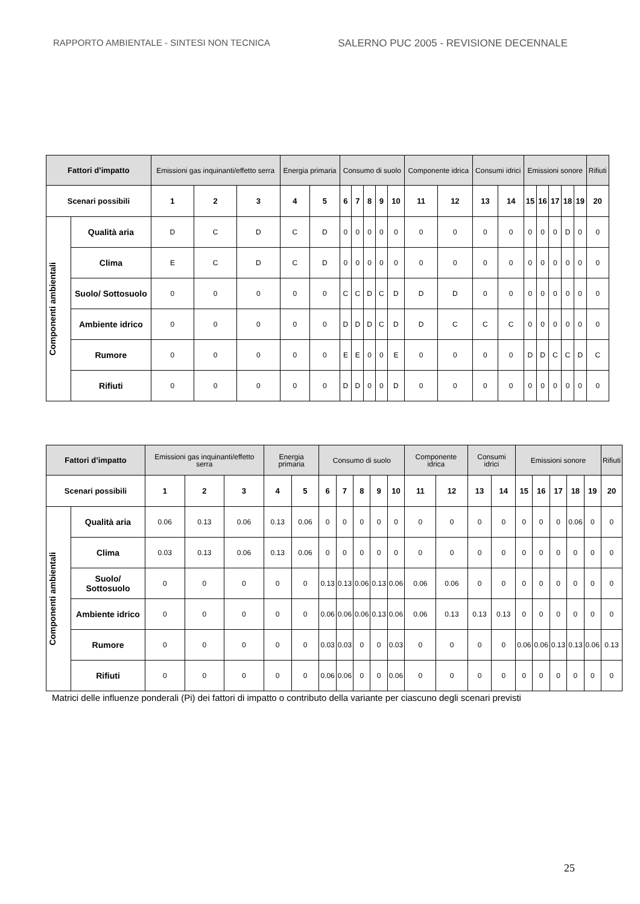RAPPORTO AMBIENTALE - SINTESI NON TECNICA SALERNO PUC 2005 - REVISIONE DECENNALE
| Fattori d’impatto | | Emissioni gas inquinanti/effetto serra | | | Energia primaria | | Consumo di suolo | | | | | Componente idrica | | Consumi idrici | | Emissioni sonore | | | | | Rifiuti |
| --- | --- | --- | --- | --- | --- | --- | --- | --- | --- | --- | --- | --- | --- | --- | --- | --- | --- | --- | --- | --- | --- |
| Scenari possibili | | 1 | 2 | 3 | 4 | 5 | 6 | 7 | 8 | 9 | 10 | 11 | 12 | 13 | 14 | 15 | 16 | 17 | 18 | 19 | 20 |
| Componenti ambientali | Qualità aria | D | C | D | C | D | 0 | 0 | 0 | 0 | 0 | 0 | 0 | 0 | 0 | 0 | 0 | 0 | D | 0 | 0 |
| | Clima | E | C | D | C | D | 0 | 0 | 0 | 0 | 0 | 0 | 0 | 0 | 0 | 0 | 0 | 0 | 0 | 0 | 0 |
| | Suolo/ Sottosuolo | 0 | 0 | 0 | 0 | 0 | C | C | D | C | D | D | D | 0 | 0 | 0 | 0 | 0 | 0 | 0 | 0 |
| | Ambiente idrico | 0 | 0 | 0 | 0 | 0 | D | D | D | C | D | D | C | C | C | 0 | 0 | 0 | 0 | 0 | 0 |
| | Rumore | 0 | 0 | 0 | 0 | 0 | E | E | 0 | 0 | E | 0 | 0 | 0 | 0 | D | D | C | C | D | C |
| | Rifiuti | 0 | 0 | 0 | 0 | 0 | D | D | 0 | 0 | D | 0 | 0 | 0 | 0 | 0 | 0 | 0 | 0 | 0 | 0 |
| Fattori d’impatto | | Emissioni gas inquinanti/effetto serra | | | Energia primaria | | Consumo di suolo | | | | | Componente idrica | | Consumi idrici | | Emissioni sonore | | | | | Rifiuti |
| --- | --- | --- | --- | --- | --- | --- | --- | --- | --- | --- | --- | --- | --- | --- | --- | --- | --- | --- | --- | --- | --- |
| Scenari possibili | | 1 | 2 | 3 | 4 | 5 | 6 | 7 | 8 | 9 | 10 | 11 | 12 | 13 | 14 | 15 | 16 | 17 | 18 | 19 | 20 |
| Componenti ambientali | Qualità aria | 0.06 | 0.13 | 0.06 | 0.13 | 0.06 | 0 | 0 | 0 | 0 | 0 | 0 | 0 | 0 | 0 | 0 | 0 | 0 | 0.06 | 0 | 0 |
| | Clima | 0.03 | 0.13 | 0.06 | 0.13 | 0.06 | 0 | 0 | 0 | 0 | 0 | 0 | 0 | 0 | 0 | 0 | 0 | 0 | 0 | 0 | 0 |
| | Suolo/ Sottosuolo | 0 | 0 | 0 | 0 | 0 | 0.13 | 0.13 | 0.06 | 0.13 | 0.06 | 0.06 | 0.06 | 0 | 0 | 0 | 0 | 0 | 0 | 0 | 0 |
| | Ambiente idrico | 0 | 0 | 0 | 0 | 0 | 0.06 | 0.06 | 0.06 | 0.13 | 0.06 | 0.06 | 0.13 | 0.13 | 0.13 | 0 | 0 | 0 | 0 | 0 | 0 |
| | Rumore | 0 | 0 | 0 | 0 | 0 | 0.03 | 0.03 | 0 | 0 | 0.03 | 0 | 0 | 0 | 0 | 0.06 | 0.06 | 0.13 | 0.13 | 0.06 | 0.13 |
| | Rifiuti | 0 | 0 | 0 | 0 | 0 | 0.06 | 0.06 | 0 | 0 | 0.06 | 0 | 0 | 0 | 0 | 0 | 0 | 0 | 0 | 0 | 0 |
Matrici delle influenze ponderali (Pi) dei fattori di impatto o contributo della variante per ciascuno degli scenari previsti
25